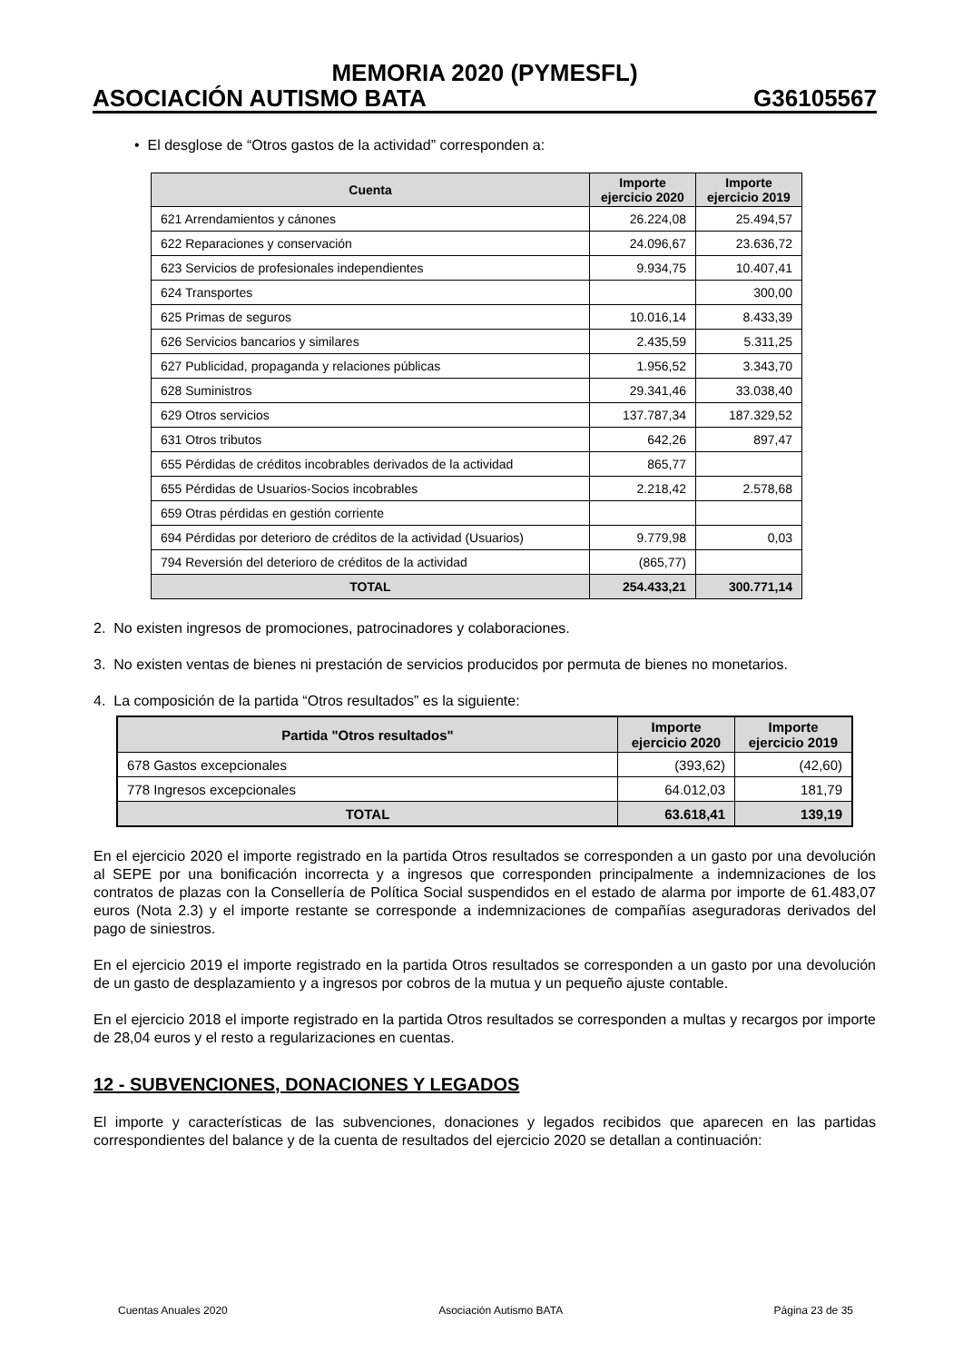MEMORIA 2020 (PYMESFL)
ASOCIACIÓN AUTISMO BATA G36105567
• El desglose de “Otros gastos de la actividad” corresponden a:
| Cuenta | Importe ejercicio 2020 | Importe ejercicio 2019 |
| --- | --- | --- |
| 621 Arrendamientos y cánones | 26.224,08 | 25.494,57 |
| 622 Reparaciones y conservación | 24.096,67 | 23.636,72 |
| 623 Servicios de profesionales independientes | 9.934,75 | 10.407,41 |
| 624 Transportes | | 300,00 |
| 625 Primas de seguros | 10.016,14 | 8.433,39 |
| 626 Servicios bancarios y similares | 2.435,59 | 5.311,25 |
| 627 Publicidad, propaganda y relaciones públicas | 1.956,52 | 3.343,70 |
| 628 Suministros | 29.341,46 | 33.038,40 |
| 629 Otros servicios | 137.787,34 | 187.329,52 |
| 631 Otros tributos | 642,26 | 897,47 |
| 655 Pérdidas de créditos incobrables derivados de la actividad | 865,77 | |
| 655 Pérdidas de Usuarios-Socios incobrables | 2.218,42 | 2.578,68 |
| 659 Otras pérdidas en gestión corriente | | |
| 694 Pérdidas por deterioro de créditos de la actividad (Usuarios) | 9.779,98 | 0,03 |
| 794 Reversión del deterioro de créditos de la actividad | (865,77) | |
| TOTAL | 254.433,21 | 300.771,14 |
2. No existen ingresos de promociones, patrocinadores y colaboraciones.
3. No existen ventas de bienes ni prestación de servicios producidos por permuta de bienes no monetarios.
4. La composición de la partida “Otros resultados” es la siguiente:
| Partida "Otros resultados" | Importe ejercicio 2020 | Importe ejercicio 2019 |
| --- | --- | --- |
| 678 Gastos excepcionales | (393,62) | (42,60) |
| 778 Ingresos excepcionales | 64.012,03 | 181,79 |
| TOTAL | 63.618,41 | 139,19 |
En el ejercicio 2020 el importe registrado en la partida Otros resultados se corresponden a un gasto por una devolución al SEPE por una bonificación incorrecta y a ingresos que corresponden principalmente a indemnizaciones de los contratos de plazas con la Consellería de Política Social suspendidos en el estado de alarma por importe de 61.483,07 euros (Nota 2.3) y el importe restante se corresponde a indemnizaciones de compañías aseguradoras derivados del pago de siniestros.
En el ejercicio 2019 el importe registrado en la partida Otros resultados se corresponden a un gasto por una devolución de un gasto de desplazamiento y a ingresos por cobros de la mutua y un pequeño ajuste contable.
En el ejercicio 2018 el importe registrado en la partida Otros resultados se corresponden a multas y recargos por importe de 28,04 euros y el resto a regularizaciones en cuentas.
12 - SUBVENCIONES, DONACIONES Y LEGADOS
El importe y características de las subvenciones, donaciones y legados recibidos que aparecen en las partidas correspondientes del balance y de la cuenta de resultados del ejercicio 2020 se detallan a continuación:
Cuentas Anuales 2020 Asociación Autismo BATA Página 23 de 35